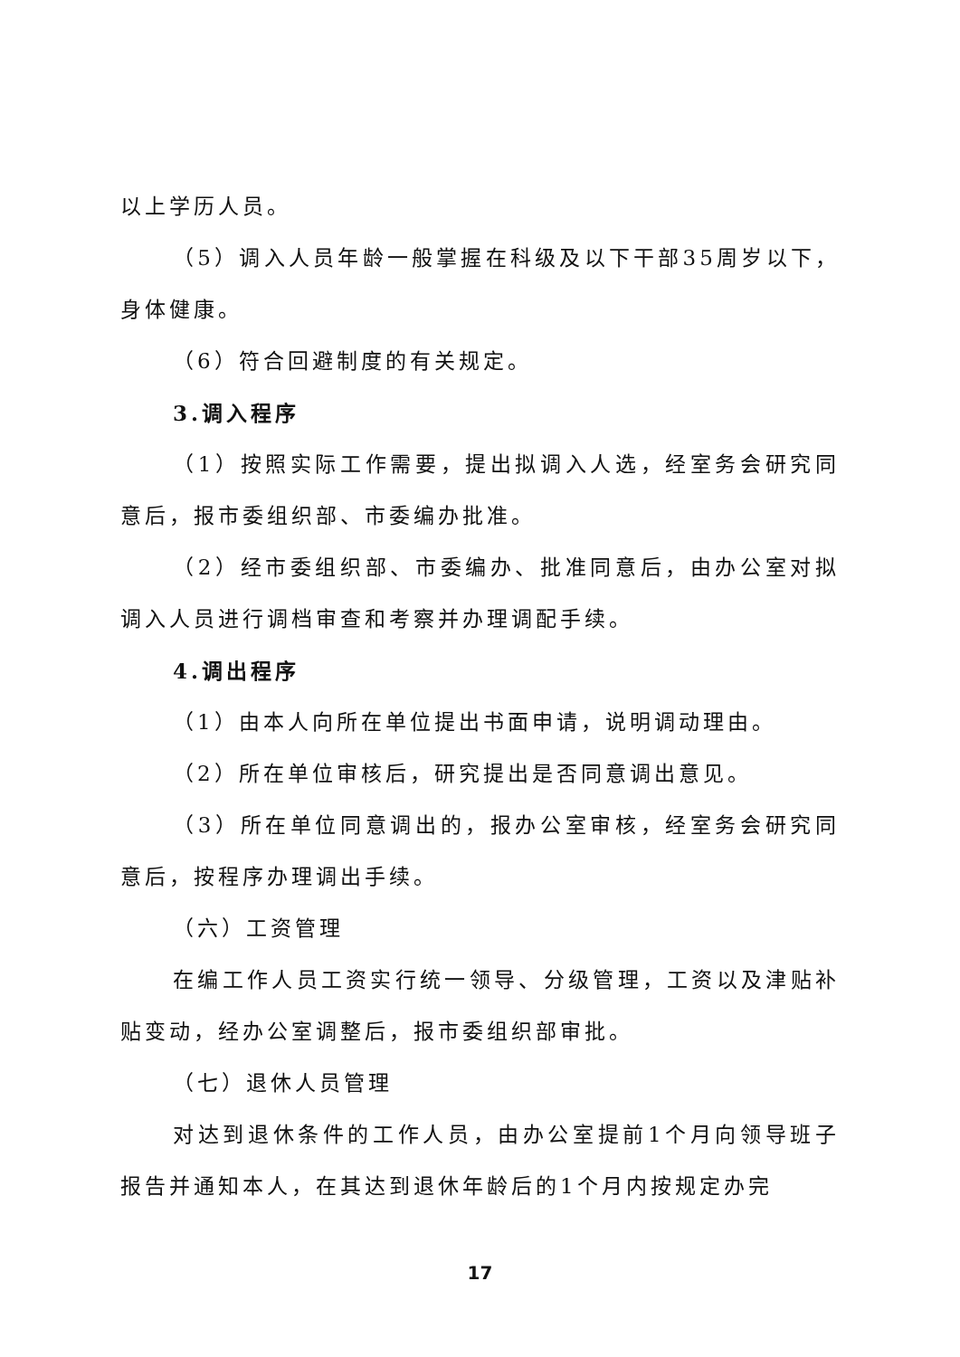以上学历人员。
（5）调入人员年龄一般掌握在科级及以下干部35周岁以下，身体健康。
（6）符合回避制度的有关规定。
3.调入程序
（1）按照实际工作需要，提出拟调入人选，经室务会研究同意后，报市委组织部、市委编办批准。
（2）经市委组织部、市委编办、批准同意后，由办公室对拟调入人员进行调档审查和考察并办理调配手续。
4.调出程序
（1）由本人向所在单位提出书面申请，说明调动理由。
（2）所在单位审核后，研究提出是否同意调出意见。
（3）所在单位同意调出的，报办公室审核，经室务会研究同意后，按程序办理调出手续。
（六）工资管理
在编工作人员工资实行统一领导、分级管理，工资以及津贴补贴变动，经办公室调整后，报市委组织部审批。
（七）退休人员管理
对达到退休条件的工作人员，由办公室提前1个月向领导班子报告并通知本人，在其达到退休年龄后的1个月内按规定办完
17